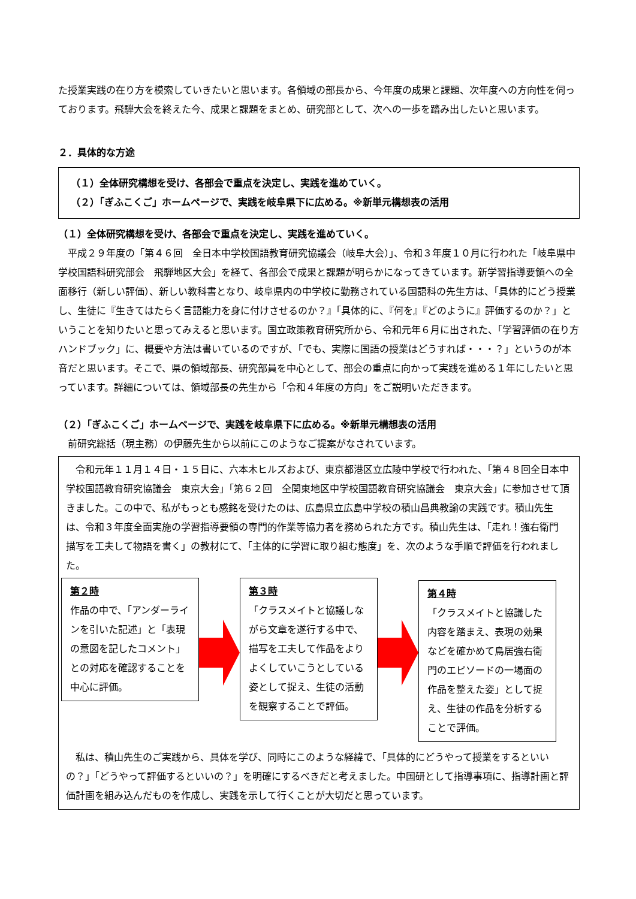た授業実践の在り方を模索していきたいと思います。各領域の部長から、今年度の成果と課題、次年度への方向性を伺っております。飛騨大会を終えた今、成果と課題をまとめ、研究部として、次への一歩を踏み出したいと思います。
２．具体的な方途
（１）全体研究構想を受け、各部会で重点を決定し、実践を進めていく。
（２）「ぎふこくご」ホームページで、実践を岐阜県下に広める。※新単元構想表の活用
（１）全体研究構想を受け、各部会で重点を決定し、実践を進めていく。
　平成２９年度の「第４６回　全日本中学校国語教育研究協議会（岐阜大会）」、令和３年度１０月に行われた「岐阜県中学校国語科研究部会　飛騨地区大会」を経て、各部会で成果と課題が明らかになってきています。新学習指導要領への全面移行（新しい評価）、新しい教科書となり、岐阜県内の中学校に勤務されている国語科の先生方は、「具体的にどう授業し、生徒に『生きてはたらく言語能力を身に付けさせるのか？』「具体的に、『何を』『どのように』評価するのか？」ということを知りたいと思ってみえると思います。国立政策教育研究所から、令和元年６月に出された、「学習評価の在り方ハンドブック」に、概要や方法は書いているのですが、「でも、実際に国語の授業はどうすれば・・・？」というのが本音だと思います。そこで、県の領域部長、研究部員を中心として、部会の重点に向かって実践を進める１年にしたいと思っています。詳細については、領域部長の先生から「令和４年度の方向」をご説明いただきます。
（２）「ぎふこくご」ホームページで、実践を岐阜県下に広める。※新単元構想表の活用
　前研究総括（現主務）の伊藤先生から以前にこのようなご提案がなされています。
　令和元年１１月１４日・１５日に、六本木ヒルズおよび、東京都港区立広陵中学校で行われた、「第４８回全日本中学校国語教育研究協議会　東京大会」「第６２回　全関東地区中学校国語教育研究協議会　東京大会」に参加させて頂きました。この中で、私がもっとも感銘を受けたのは、広島県立広島中学校の積山昌典教諭の実践です。積山先生は、令和３年度全面実施の学習指導要領の専門的作業等協力者を務められた方です。積山先生は、「走れ！強右衛門　描写を工夫して物語を書く」の教材にて、「主体的に学習に取り組む態度」を、次のような手順で評価を行われました。
第２時
作品の中で、「アンダーラインを引いた記述」と「表現の意図を記したコメント」との対応を確認することを中心に評価。
第３時
「クラスメイトと協議しながら文章を遂行する中で、描写を工夫して作品をよりよくしていこうとしている姿として捉え、生徒の活動を観察することで評価。
第４時
「クラスメイトと協議した内容を踏まえ、表現の効果などを確かめて鳥居強右衛門のエピソードの一場面の作品を整えた姿」として捉え、生徒の作品を分析することで評価。
　私は、積山先生のご実践から、具体を学び、同時にこのような経緯で、「具体的にどうやって授業をするといいの？」「どうやって評価するといいの？」を明確にするべきだと考えました。中国研として指導事項に、指導計画と評価計画を組み込んだものを作成し、実践を示して行くことが大切だと思っています。